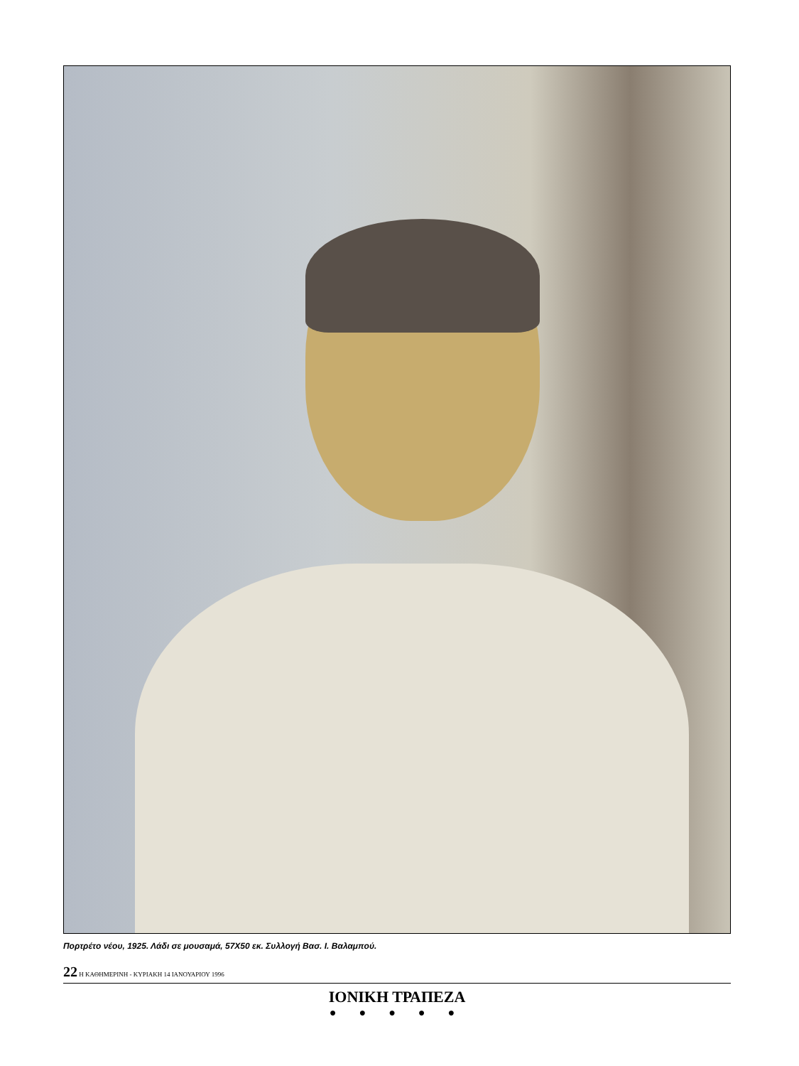Πορτρέτο νέου, 1925. Λάδι σε μουσαμά, 57Χ50 εκ. Συλλογή Βασ. Ι. Βαλαμπού.
22 Η ΚΑΘΗΜΕΡΙΝΗ - ΚΥΡΙΑΚΗ 14 ΙΑΝΟΥΑΡΙΟΥ 1996
ΙΟΝΙΚΗ ΤΡΑΠΕΖΑ
● ● ● ● ●